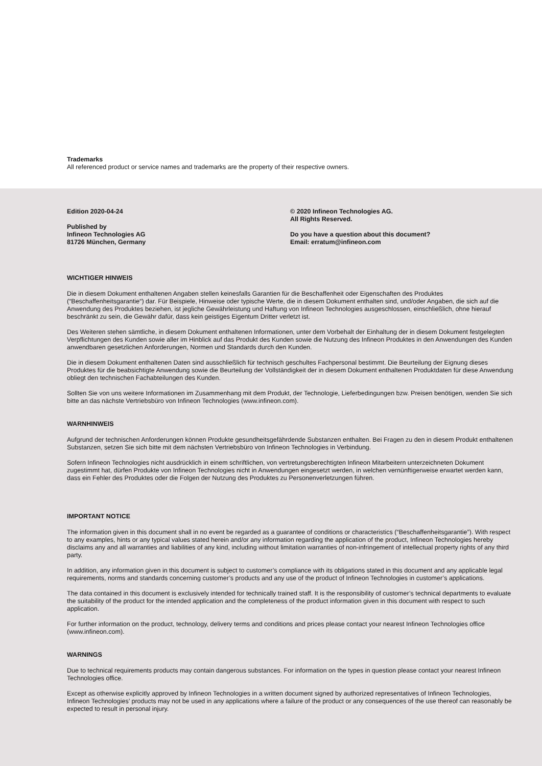Trademarks
All referenced product or service names and trademarks are the property of their respective owners.
Edition 2020-04-24
Published by
Infineon Technologies AG
81726 München, Germany
© 2020 Infineon Technologies AG.
All Rights Reserved.
Do you have a question about this document?
Email: erratum@infineon.com
WICHTIGER HINWEIS
Die in diesem Dokument enthaltenen Angaben stellen keinesfalls Garantien für die Beschaffenheit oder Eigenschaften des Produktes (“Beschaffenheitsgarantie“) dar. Für Beispiele, Hinweise oder typische Werte, die in diesem Dokument enthalten sind, und/oder Angaben, die sich auf die Anwendung des Produktes beziehen, ist jegliche Gewährleistung und Haftung von Infineon Technologies ausgeschlossen, einschließlich, ohne hierauf beschränkt zu sein, die Gewähr dafür, dass kein geistiges Eigentum Dritter verletzt ist.
Des Weiteren stehen sämtliche, in diesem Dokument enthaltenen Informationen, unter dem Vorbehalt der Einhaltung der in diesem Dokument festgelegten Verpflichtungen des Kunden sowie aller im Hinblick auf das Produkt des Kunden sowie die Nutzung des Infineon Produktes in den Anwendungen des Kunden anwendbaren gesetzlichen Anforderungen, Normen und Standards durch den Kunden.
Die in diesem Dokument enthaltenen Daten sind ausschließlich für technisch geschultes Fachpersonal bestimmt. Die Beurteilung der Eignung dieses Produktes für die beabsichtigte Anwendung sowie die Beurteilung der Vollständigkeit der in diesem Dokument enthaltenen Produktdaten für diese Anwendung obliegt den technischen Fachabteilungen des Kunden.
Sollten Sie von uns weitere Informationen im Zusammenhang mit dem Produkt, der Technologie, Lieferbedingungen bzw. Preisen benötigen, wenden Sie sich bitte an das nächste Vertriebsbüro von Infineon Technologies (www.infineon.com).
WARNHINWEIS
Aufgrund der technischen Anforderungen können Produkte gesundheitsgefährdende Substanzen enthalten. Bei Fragen zu den in diesem Produkt enthaltenen Substanzen, setzen Sie sich bitte mit dem nächsten Vertriebsbüro von Infineon Technologies in Verbindung.
Sofern Infineon Technologies nicht ausdrücklich in einem schriftlichen, von vertretungsberechtigten Infineon Mitarbeitern unterzeichneten Dokument zugestimmt hat, dürfen Produkte von Infineon Technologies nicht in Anwendungen eingesetzt werden, in welchen vernünftigerweise erwartet werden kann, dass ein Fehler des Produktes oder die Folgen der Nutzung des Produktes zu Personenverletzungen führen.
IMPORTANT NOTICE
The information given in this document shall in no event be regarded as a guarantee of conditions or characteristics (“Beschaffenheitsgarantie”). With respect to any examples, hints or any typical values stated herein and/or any information regarding the application of the product, Infineon Technologies hereby disclaims any and all warranties and liabilities of any kind, including without limitation warranties of non-infringement of intellectual property rights of any third party.
In addition, any information given in this document is subject to customer’s compliance with its obligations stated in this document and any applicable legal requirements, norms and standards concerning customer’s products and any use of the product of Infineon Technologies in customer’s applications.
The data contained in this document is exclusively intended for technically trained staff. It is the responsibility of customer’s technical departments to evaluate the suitability of the product for the intended application and the completeness of the product information given in this document with respect to such application.
For further information on the product, technology, delivery terms and conditions and prices please contact your nearest Infineon Technologies office (www.infineon.com).
WARNINGS
Due to technical requirements products may contain dangerous substances. For information on the types in question please contact your nearest Infineon Technologies office.
Except as otherwise explicitly approved by Infineon Technologies in a written document signed by authorized representatives of Infineon Technologies, Infineon Technologies’ products may not be used in any applications where a failure of the product or any consequences of the use thereof can reasonably be expected to result in personal injury.